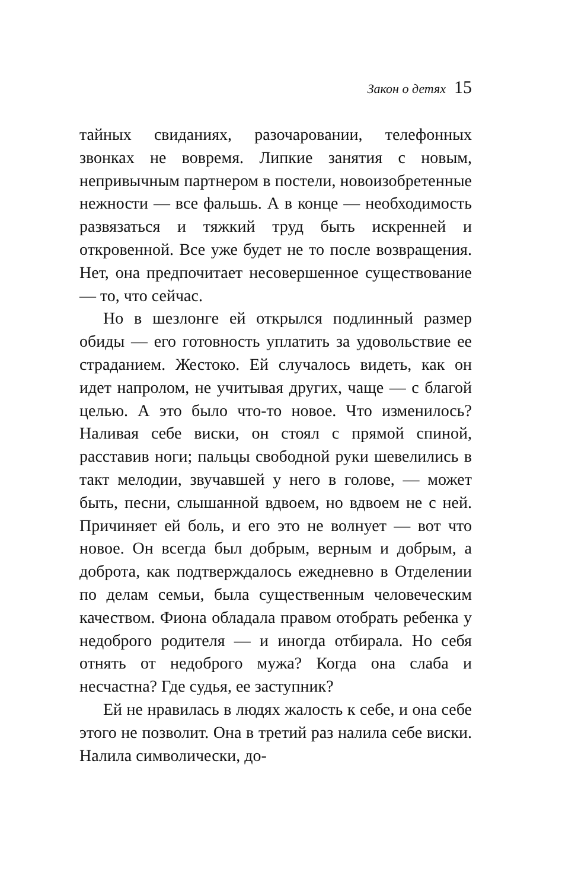Закон о детях 15
тайных свиданиях, разочаровании, телефонных звонках не вовремя. Липкие занятия с новым, непривычным партнером в постели, новоизобретенные нежности — все фальшь. А в конце — необходимость развязаться и тяжкий труд быть искренней и откровенной. Все уже будет не то после возвращения. Нет, она предпочитает несовершенное существование — то, что сейчас.
Но в шезлонге ей открылся подлинный размер обиды — его готовность уплатить за удовольствие ее страданием. Жестоко. Ей случалось видеть, как он идет напролом, не учитывая других, чаще — с благой целью. А это было что-то новое. Что изменилось? Наливая себе виски, он стоял с прямой спиной, расставив ноги; пальцы свободной руки шевелились в такт мелодии, звучавшей у него в голове, — может быть, песни, слышанной вдвоем, но вдвоем не с ней. Причиняет ей боль, и его это не волнует — вот что новое. Он всегда был добрым, верным и добрым, а доброта, как подтверждалось ежедневно в Отделении по делам семьи, была существенным человеческим качеством. Фиона обладала правом отобрать ребенка у недоброго родителя — и иногда отбирала. Но себя отнять от недоброго мужа? Когда она слаба и несчастна? Где судья, ее заступник?
Ей не нравилась в людях жалость к себе, и она себе этого не позволит. Она в третий раз налила себе виски. Налила символически, до-